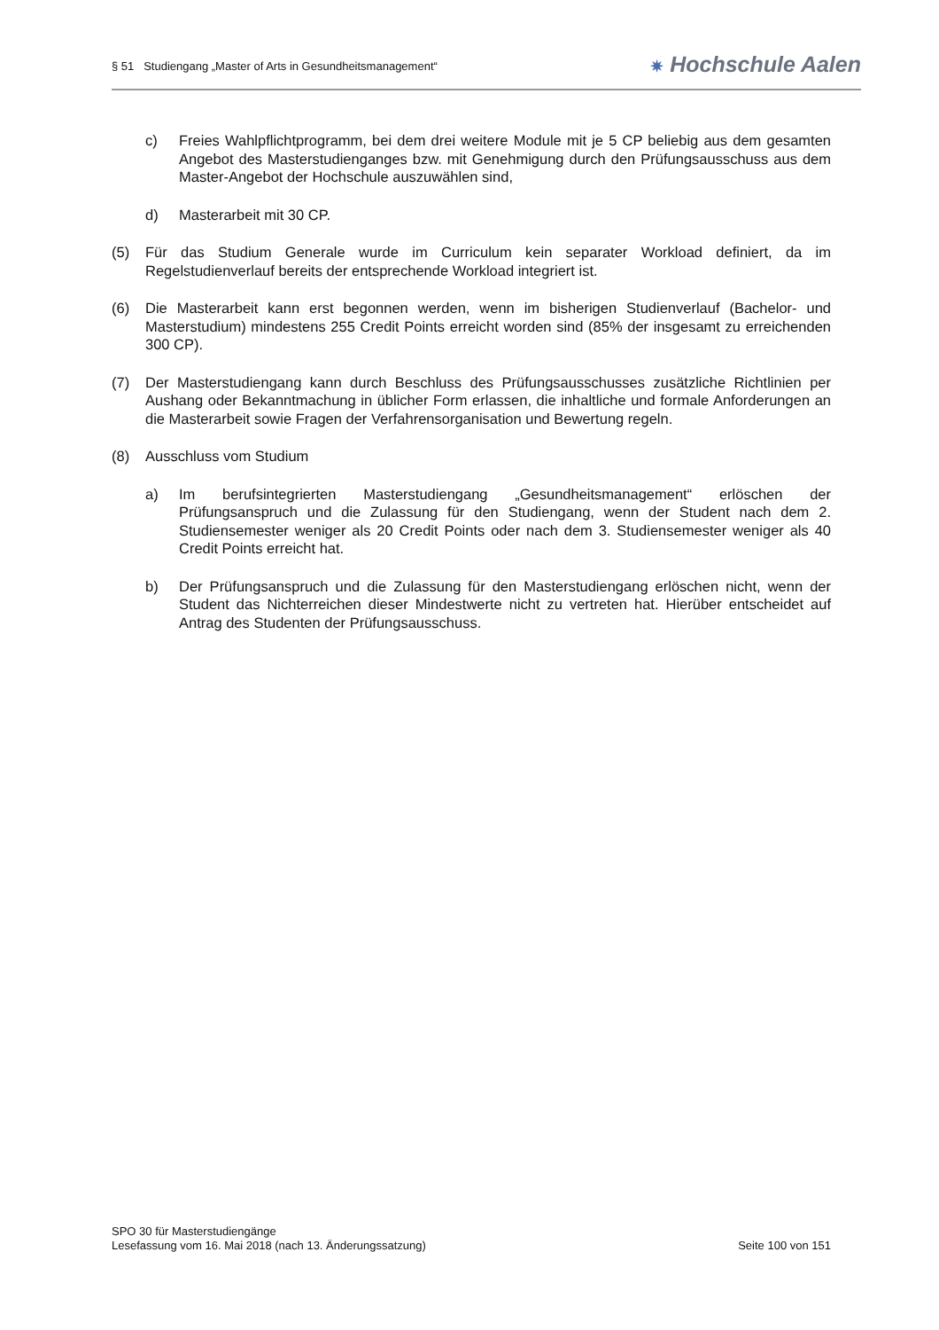§ 51 Studiengang „Master of Arts in Gesundheitsmanagement“
✷ Hochschule Aalen
c) Freies Wahlpflichtprogramm, bei dem drei weitere Module mit je 5 CP beliebig aus dem gesamten Angebot des Masterstudienganges bzw. mit Genehmigung durch den Prüfungsausschuss aus dem Master-Angebot der Hochschule auszuwählen sind,
d) Masterarbeit mit 30 CP.
(5) Für das Studium Generale wurde im Curriculum kein separater Workload definiert, da im Regelstudienverlauf bereits der entsprechende Workload integriert ist.
(6) Die Masterarbeit kann erst begonnen werden, wenn im bisherigen Studienverlauf (Bachelor- und Masterstudium) mindestens 255 Credit Points erreicht worden sind (85% der insgesamt zu erreichenden 300 CP).
(7) Der Masterstudiengang kann durch Beschluss des Prüfungsausschusses zusätzliche Richtlinien per Aushang oder Bekanntmachung in üblicher Form erlassen, die inhaltliche und formale Anforderungen an die Masterarbeit sowie Fragen der Verfahrensorganisation und Bewertung regeln.
(8) Ausschluss vom Studium
a) Im berufsintegrierten Masterstudiengang „Gesundheitsmanagement“ erlöschen der Prüfungsanspruch und die Zulassung für den Studiengang, wenn der Student nach dem 2. Studiensemester weniger als 20 Credit Points oder nach dem 3. Studiensemester weniger als 40 Credit Points erreicht hat.
b) Der Prüfungsanspruch und die Zulassung für den Masterstudiengang erlöschen nicht, wenn der Student das Nichterreichen dieser Mindestwerte nicht zu vertreten hat. Hierüber entscheidet auf Antrag des Studenten der Prüfungsausschuss.
SPO 30 für Masterstudiengänge
Lesefassung vom 16. Mai 2018 (nach 13. Änderungssatzung) Seite 100 von 151